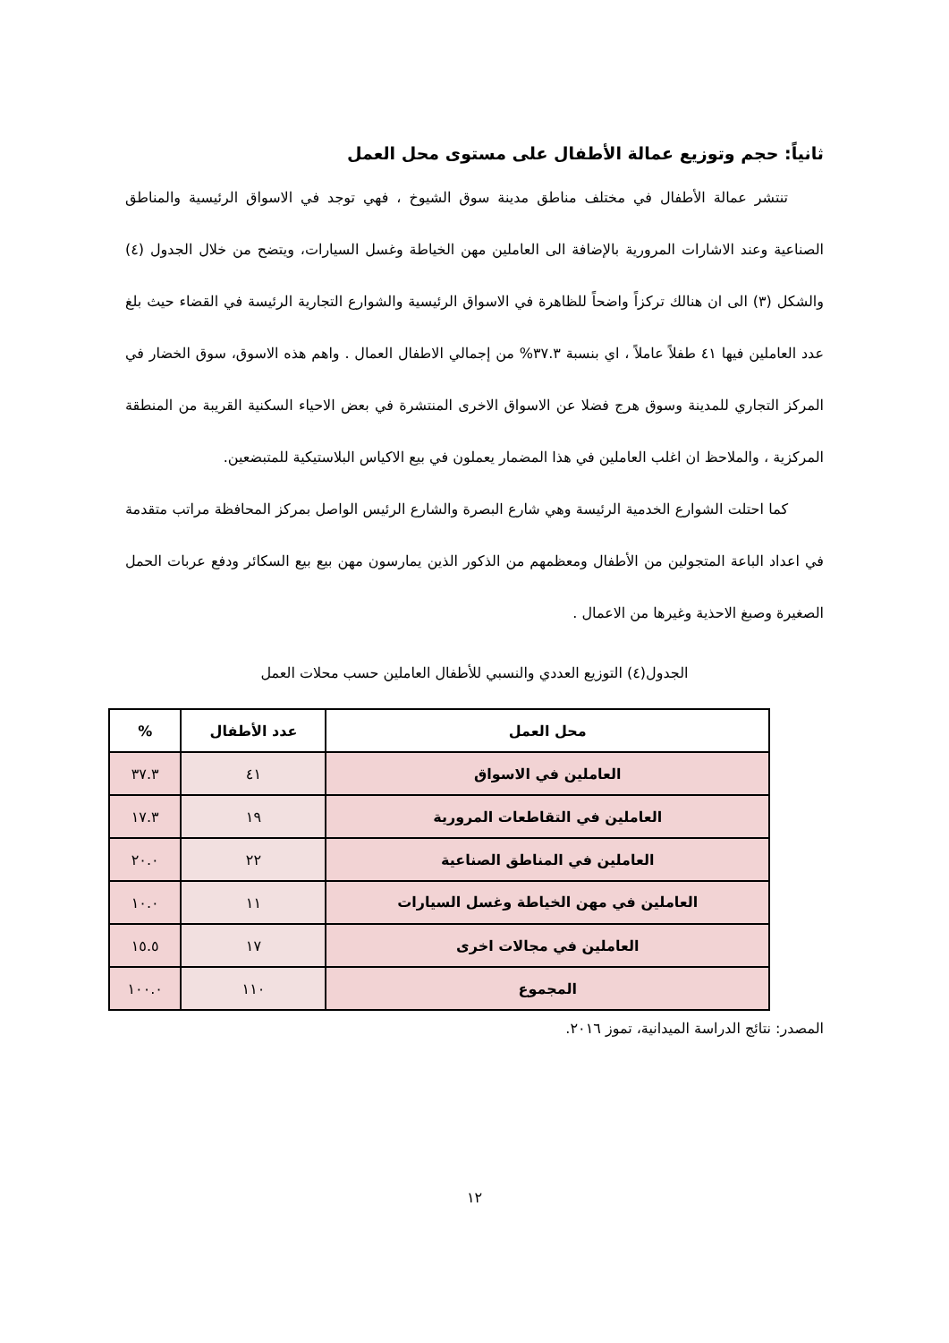ثانياً: حجم وتوزيع عمالة الأطفال على مستوى محل العمل
تنتشر عمالة الأطفال في مختلف مناطق مدينة سوق الشيوخ ، فهي توجد في الاسواق الرئيسية والمناطق الصناعية وعند الاشارات المرورية بالإضافة الى العاملين مهن الخياطة وغسل السيارات، ويتضح من خلال الجدول (٤) والشكل (٣) الى ان هنالك تركزاً واضحاً للظاهرة في الاسواق الرئيسية والشوارع التجارية الرئيسة في القضاء حيث بلغ عدد العاملين فيها ٤١ طفلاً عاملاً ، اي بنسبة ٣٧.٣% من إجمالي الاطفال العمال . واهم هذه الاسوق، سوق الخضار في المركز التجاري للمدينة وسوق هرج فضلا عن الاسواق الاخرى المنتشرة في بعض الاحياء السكنية القريبة من المنطقة المركزية ، والملاحظ ان اغلب العاملين في هذا المضمار يعملون في بيع الاكياس البلاستيكية للمتبضعين.
كما احتلت الشوارع الخدمية الرئيسة وهي شارع البصرة والشارع الرئيس الواصل بمركز المحافظة مراتب متقدمة في اعداد الباعة المتجولين من الأطفال ومعظمهم من الذكور الذين يمارسون مهن بيع بيع السكائر ودفع عربات الحمل الصغيرة وصبغ الاحذية وغيرها من الاعمال .
الجدول(٤) التوزيع العددي والنسبي للأطفال العاملين حسب محلات العمل
| محل العمل | عدد الأطفال | % |
| --- | --- | --- |
| العاملين في الاسواق | ٤١ | ٣٧.٣ |
| العاملين في التقاطعات المرورية | ١٩ | ١٧.٣ |
| العاملين في المناطق الصناعية | ٢٢ | ٢٠.٠ |
| العاملين في مهن الخياطة وغسل السيارات | ١١ | ١٠.٠ |
| العاملين في مجالات اخرى | ١٧ | ١٥.٥ |
| المجموع | ١١٠ | ١٠٠.٠ |
المصدر: نتائج الدراسة الميدانية، تموز ٢٠١٦.
١٢